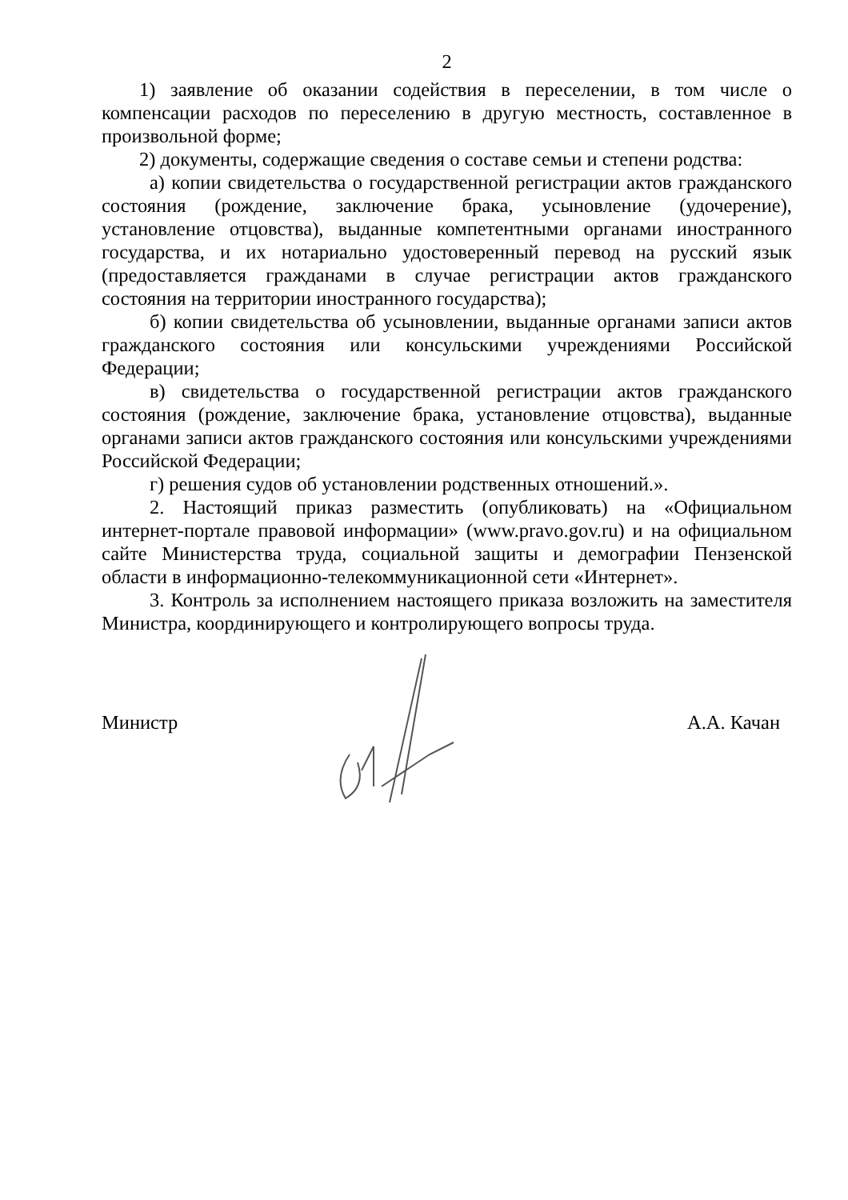2
1) заявление об оказании содействия в переселении, в том числе о компенсации расходов по переселению в другую местность, составленное в произвольной форме;
2) документы, содержащие сведения о составе семьи и степени родства:
а) копии свидетельства о государственной регистрации актов гражданского состояния (рождение, заключение брака, усыновление (удочерение), установление отцовства), выданные компетентными органами иностранного государства, и их нотариально удостоверенный перевод на русский язык (предоставляется гражданами в случае регистрации актов гражданского состояния на территории иностранного государства);
б) копии свидетельства об усыновлении, выданные органами записи актов гражданского состояния или консульскими учреждениями Российской Федерации;
в) свидетельства о государственной регистрации актов гражданского состояния (рождение, заключение брака, установление отцовства), выданные органами записи актов гражданского состояния или консульскими учреждениями Российской Федерации;
г) решения судов об установлении родственных отношений.».
2. Настоящий приказ разместить (опубликовать) на «Официальном интернет-портале правовой информации» (www.pravo.gov.ru) и на официальном сайте Министерства труда, социальной защиты и демографии Пензенской области в информационно-телекоммуникационной сети «Интернет».
3. Контроль за исполнением настоящего приказа возложить на заместителя Министра, координирующего и контролирующего вопросы труда.
Министр А.А. Качан